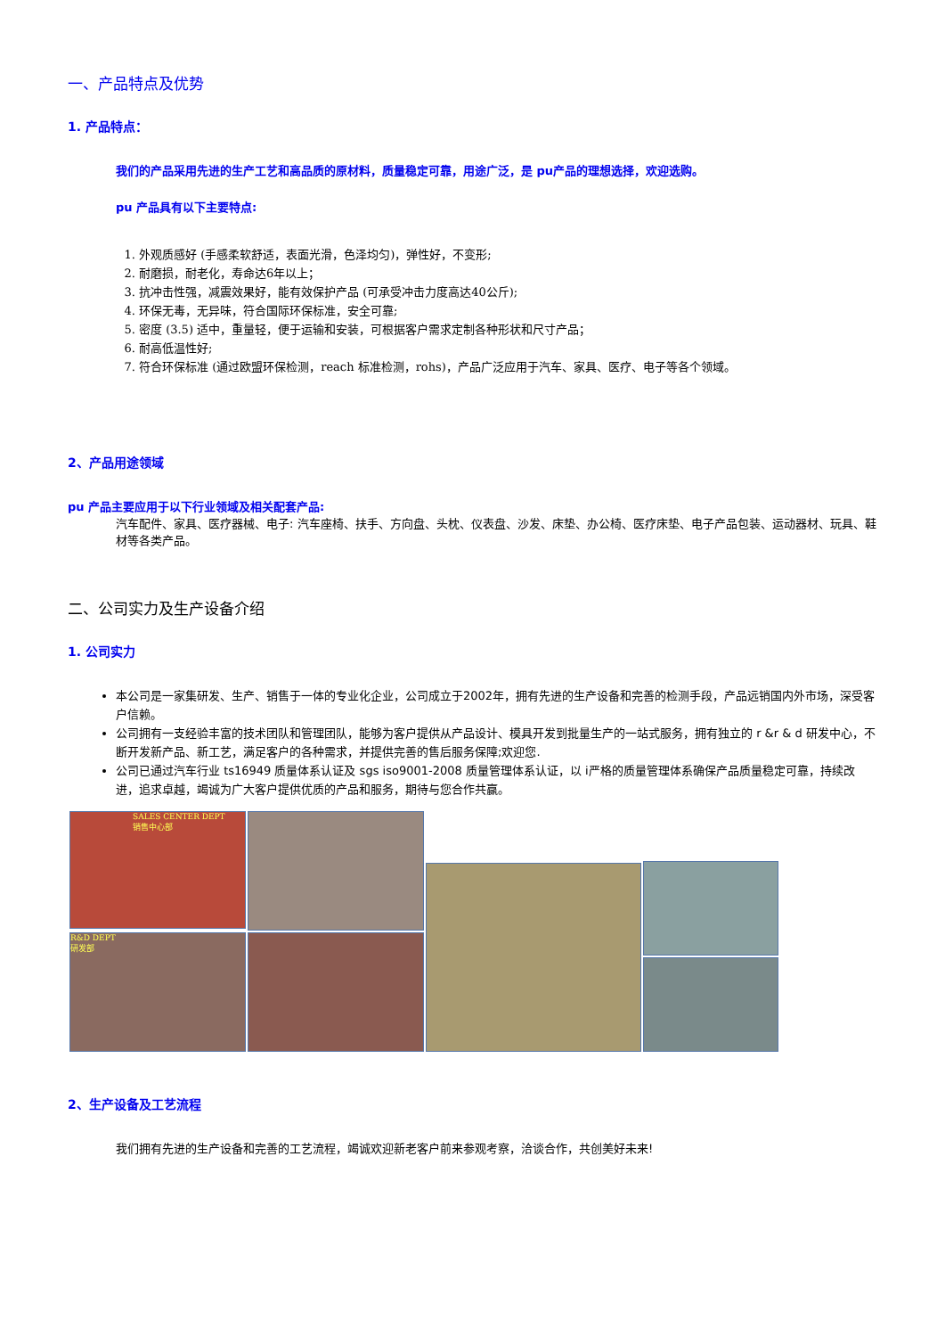一、产品特点及优势
1. 产品特点：
我们的产品采用先进的生产工艺和高品质的原材料，质量稳定可靠，用途广泛，是 pu产品的理想选择，欢迎选购。
pu 产品具有以下主要特点:
1. 外观质感好 (手感柔软舒适，表面光滑，色泽均匀)，弹性好，不变形;
2. 耐磨损，耐老化，寿命达6年以上；
3. 抗冲击性强，减震效果好，能有效保护产品 (可承受冲击力度高达40公斤);
4. 环保无毒，无异味，符合国际环保标准，安全可靠;
5. 密度 (3.5) 适中，重量轻，便于运输和安装，可根据客户需求定制各种形状和尺寸产品；
6. 耐高低温性好;
7. 符合环保标准 (通过欧盟环保检测，reach 标准检测，rohs)，产品广泛应用于汽车、家具、医疗、电子等各个领域。
2、产品用途领域
pu 产品主要应用于以下行业领域及相关配套产品:
汽车配件、家具、医疗器械、电子: 汽车座椅、扶手、方向盘、头枕、仪表盘、沙发、床垫、办公椅、医疗床垫、电子产品包装、运动器材、玩具、鞋材等各类产品。
二、公司实力及生产设备介绍
1. 公司实力
本公司是一家集研发、生产、销售于一体的专业化企业，公司成立于2002年，拥有先进的生产设备和完善的检测手段，产品远销国内外市场，深受客户信赖。
公司拥有一支经验丰富的技术团队和管理团队，能够为客户提供从产品设计、模具开发到批量生产的一站式服务，拥有独立的 r &r & d 研发中心，不断开发新产品、新工艺，满足客户的各种需求，并提供完善的售后服务保障;欢迎您.
公司已通过汽车行业 ts16949 质量体系认证及 sgs iso9001-2008 质量管理体系认证，以 i严格的质量管理体系确保产品质量稳定可靠，持续改进，追求卓越，竭诚为广大客户提供优质的产品和服务，期待与您合作共赢。
SALES CENTER DEPT
销售中心部
R&D DEPT
研发部
2、生产设备及工艺流程
我们拥有先进的生产设备和完善的工艺流程，竭诚欢迎新老客户前来参观考察，洽谈合作，共创美好未来!